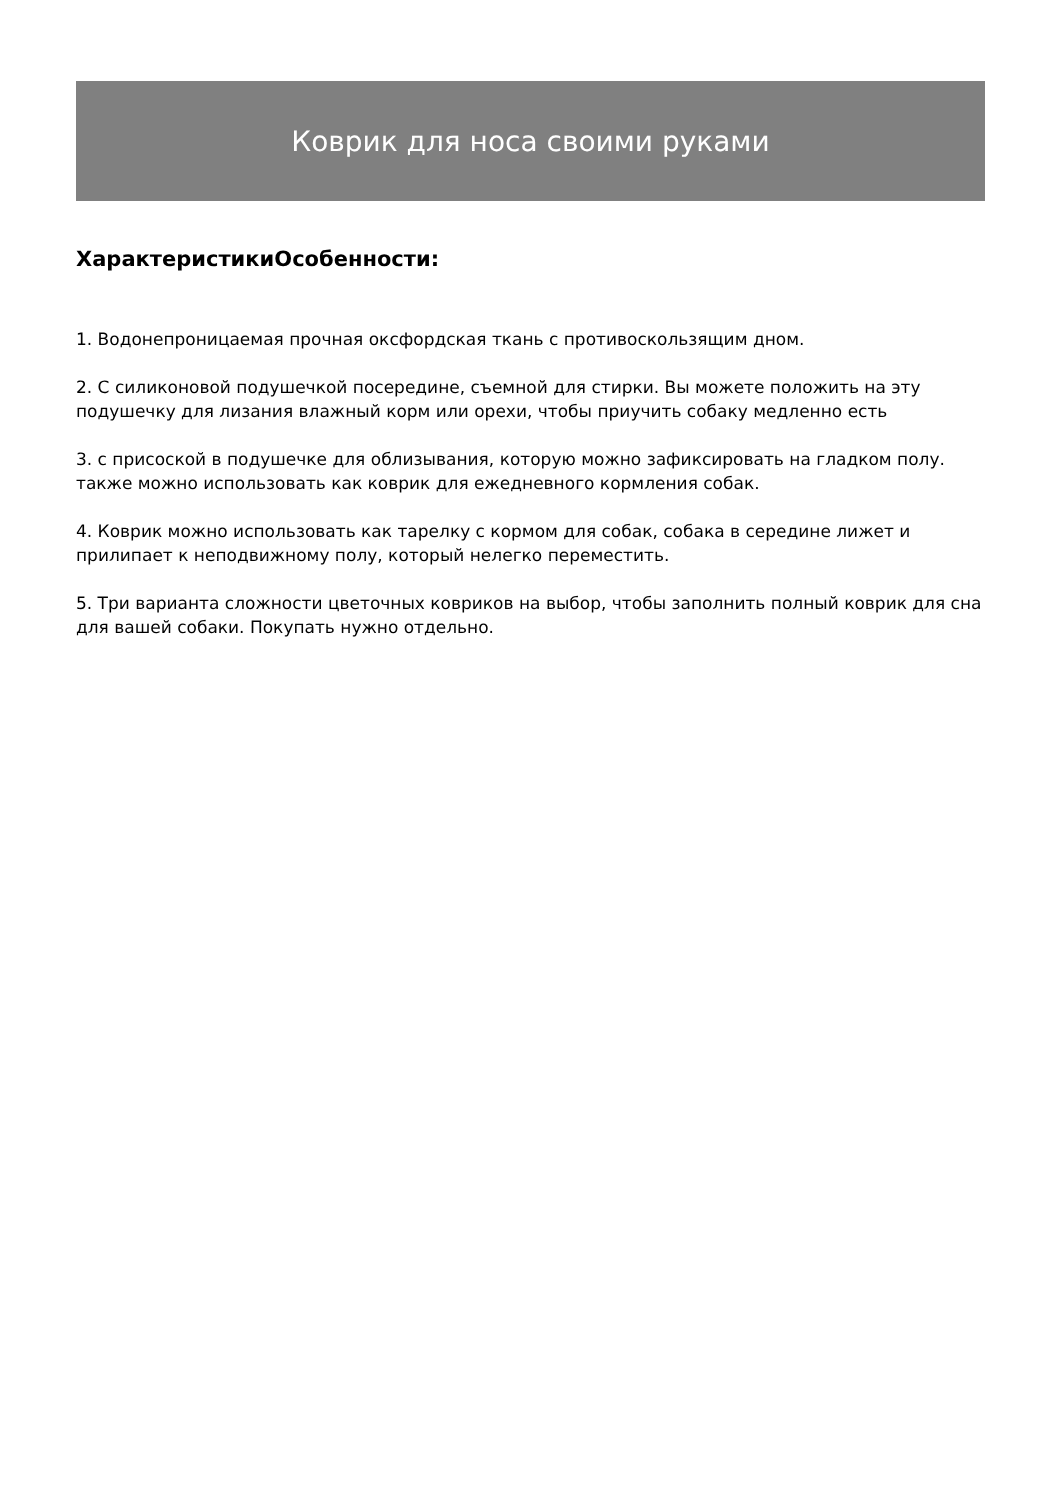Коврик для носа своими руками
ХарактеристикиОсобенности:
1. Водонепроницаемая прочная оксфордская ткань с противоскользящим дном.
2. С силиконовой подушечкой посередине, съемной для стирки. Вы можете положить на эту подушечку для лизания влажный корм или орехи, чтобы приучить собаку медленно есть
3. с присоской в подушечке для облизывания, которую можно зафиксировать на гладком полу. также можно использовать как коврик для ежедневного кормления собак.
4. Коврик можно использовать как тарелку с кормом для собак, собака в середине лижет и прилипает к неподвижному полу, который нелегко переместить.
5. Три варианта сложности цветочных ковриков на выбор, чтобы заполнить полный коврик для сна для вашей собаки. Покупать нужно отдельно.